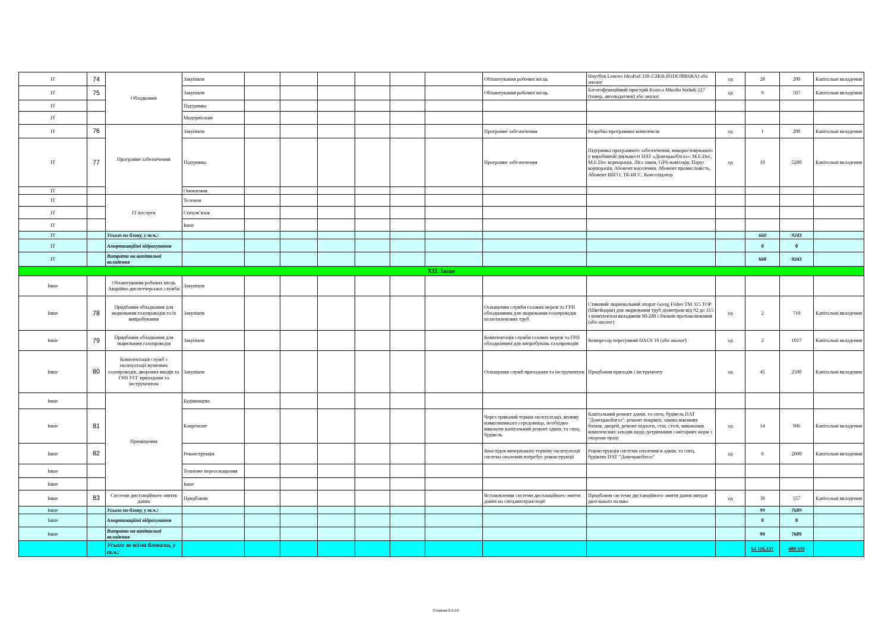| IT | 74 | Обладнання | Закупівля | | | | | | | Облаштування робочих місць | Ноутбук Lenovo IdeaPad 330-15IKB (81DC00R6RA) або аналог | од | 20 | 200 | Капітальні вкладення |
| IT | 75 | | Закупівля | | | | | | | Облаштування робочих місць | Багатофункційний пристрій Konica Minolta bizhub 227 (тонер, автоподатчик) або аналог | од | 9 | 507 | Капітальні вкладення |
| IT | | | Підтримка | | | | | | | | | | | | |
| IT | | | Модернізація | | | | | | | | | | | | |
| IT | 76 | Програмне забезпечення | Закупівля | | | | | | | Програмне забезпечення | Розробка програмних комплексів | од | 1 | 200 | Капітальні вкладення |
| IT | 77 | | Підтримка | | | | | | | Програмне забезпечення | Підтримка програмного забезпечення, використовуваного у виробничій діяльності ПАТ «Донецькоблгаз»: M.E.Doc, M.E.Doc корпорація, Ліга закон, GPS-навігація, Парус корпорація, Абонент населення, Абонент промисловість, Абонент ВБГО, ТК-ИСС, Консолідатор | од | 10 | 5280 | Капітальні вкладення |
| IT | | | Оновлення | | | | | | | | | | | | |
| IT | | IT послуги | Телеком | | | | | | | | | | | | |
| IT | | | Спецзв’язок | | | | | | | | | | | | |
| IT | | | Інше | | | | | | | | | | | | |
| IT | | Усього по блоку, у т.ч.: | | | | | | | | | | | 660 | 9243 | |
| IT | | Амортизаційні відрахування | | | | | | | | | | | 0 | 0 | |
| IT | | Витрати на капітальні вкладення | | | | | | | | | | | 660 | 9243 | |
| XII. Інше | | | | | | | | | | | | | | | |
| Інше | | Облаштування робочих місць Аварійно-диспетчерської служби | Закупівля | | | | | | | | | | | | |
| Інше | 78 | Придбання обладнання для зварювання газопроводів та їх випробування | Закупівля | | | | | | | Оснащення служби газових мереж та ГРП обладнанням для зварювання газопроводів поліетиленових труб | Стиковий зварювальний апарат Georg Fisher TM 315 TOP (Швейцарія) для зварювання труб діаметром від 92 до 315 з комплектом вкладишів 90-280 і блоком протоколювання (або аналог) | од | 2 | 710 | Капітальні вкладення |
| Інше | 79 | Придбання обладнання для зварювання газопроводів | Закупівля | | | | | | | Комплектація служби газових мереж та ГРП обладнанням для випробувань газопроводів | Компресор пересувний DACS 10 (або аналог) | од | 2 | 1017 | Капітальні вкладення |
| Інше | 80 | Комплектація служб з експлуатації вуличних газопроводів, дворових вводів та ГРП УГГ приладами та інструментом | Закупівля | | | | | | | Оснащення служб приладами та інструментом | Придбання приладів і інструменту | од | 45 | 2500 | Капітальні вкладення |
| Інше | | Приміщення | Будівництво | | | | | | | | | | | | |
| Інше | 81 | | Капремонт | | | | | | | Через тривалий термін експлуатації, впливу навколишнього середовища, необхідно виконати капітальний ремонт адмін. та спец. будівель | Капітальний ремонт адмін. та спец. будівель ПАТ "Донецькоблгаз": ремонт покрівлі, заміна віконних блоків, дверей, ремонт підлоги, стін, стелі, виконання комплексних заходів щодо дотримання санітарних норм з охорони праці | од | 14 | 906 | Капітальні вкладення |
| Інше | 82 | | Реконструкція | | | | | | | Внаслідок вичерпаного терміну експлуатації система опалення потребує реконструкції | Реконструкція системи опалення в адмін. та спец. будівлях ПАТ "Донецькоблгаз" | од | 6 | 2000 | Капітальні вкладення |
| Інше | | | Технічне переоснащення | | | | | | | | | | | | |
| Інше | | | Інше | | | | | | | | | | | | |
| Інше | 83 | Системи дистанційного зняття даних | Придбання | | | | | | | Встановлення системи дистанційного зняття даних на спецавтотранспорт | Придбання системи дистанційного зняття даних витрат дизельного палива | од | 30 | 557 | Капітальні вкладення |
| Інше | | Усього по блоку, у т.ч.: | | | | | | | | | | | 99 | 7689 | |
| Інше | | Амортизаційні відрахування | | | | | | | | | | | 0 | 0 | |
| Інше | | Витрати на капітальні вкладення | | | | | | | | | | | 99 | 7689 | |
| | | Усього за всіма блоками, у т.ч.: | | | | | | | | | | | 64 116,137 | 489 339 | |
Сторінка 9 із 10